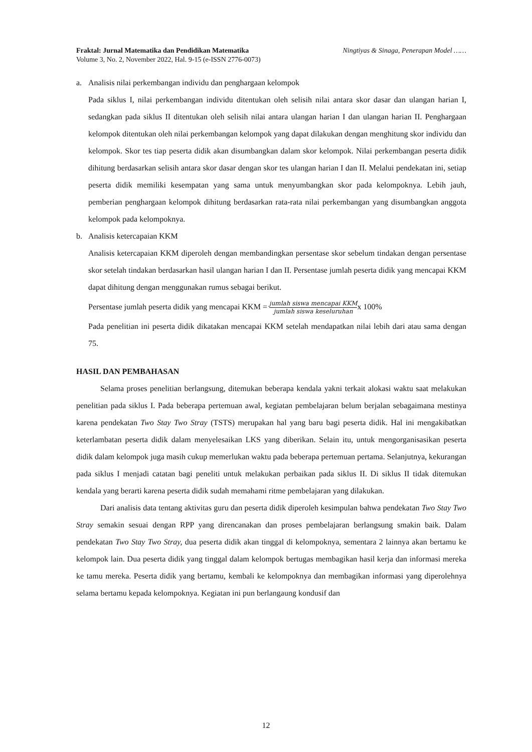Fraktal: Jurnal Matematika dan Pendidikan Matematika
Volume 3, No. 2, November 2022, Hal. 9-15 (e-ISSN 2776-0073)
Ningtiyas & Sinaga, Penerapan Model ……
a. Analisis nilai perkembangan individu dan penghargaan kelompok
Pada siklus I, nilai perkembangan individu ditentukan oleh selisih nilai antara skor dasar dan ulangan harian I, sedangkan pada siklus II ditentukan oleh selisih nilai antara ulangan harian I dan ulangan harian II. Penghargaan kelompok ditentukan oleh nilai perkembangan kelompok yang dapat dilakukan dengan menghitung skor individu dan kelompok. Skor tes tiap peserta didik akan disumbangkan dalam skor kelompok. Nilai perkembangan peserta didik dihitung berdasarkan selisih antara skor dasar dengan skor tes ulangan harian I dan II. Melalui pendekatan ini, setiap peserta didik memiliki kesempatan yang sama untuk menyumbangkan skor pada kelompoknya. Lebih jauh, pemberian penghargaan kelompok dihitung berdasarkan rata-rata nilai perkembangan yang disumbangkan anggota kelompok pada kelompoknya.
b. Analisis ketercapaian KKM
Analisis ketercapaian KKM diperoleh dengan membandingkan persentase skor sebelum tindakan dengan persentase skor setelah tindakan berdasarkan hasil ulangan harian I dan II. Persentase jumlah peserta didik yang mencapai KKM dapat dihitung dengan menggunakan rumus sebagai berikut.
Persentase jumlah peserta didik yang mencapai KKM = jumlah siswa mencapai KKM jumlah siswa keseluruhanx 100%
Pada penelitian ini peserta didik dikatakan mencapai KKM setelah mendapatkan nilai lebih dari atau sama dengan 75.
HASIL DAN PEMBAHASAN
Selama proses penelitian berlangsung, ditemukan beberapa kendala yakni terkait alokasi waktu saat melakukan penelitian pada siklus I. Pada beberapa pertemuan awal, kegiatan pembelajaran belum berjalan sebagaimana mestinya karena pendekatan Two Stay Two Stray (TSTS) merupakan hal yang baru bagi peserta didik. Hal ini mengakibatkan keterlambatan peserta didik dalam menyelesaikan LKS yang diberikan. Selain itu, untuk mengorganisasikan peserta didik dalam kelompok juga masih cukup memerlukan waktu pada beberapa pertemuan pertama. Selanjutnya, kekurangan pada siklus I menjadi catatan bagi peneliti untuk melakukan perbaikan pada siklus II. Di siklus II tidak ditemukan kendala yang berarti karena peserta didik sudah memahami ritme pembelajaran yang dilakukan.
Dari analisis data tentang aktivitas guru dan peserta didik diperoleh kesimpulan bahwa pendekatan Two Stay Two Stray semakin sesuai dengan RPP yang direncanakan dan proses pembelajaran berlangsung smakin baik. Dalam pendekatan Two Stay Two Stray, dua peserta didik akan tinggal di kelompoknya, sementara 2 lainnya akan bertamu ke kelompok lain. Dua peserta didik yang tinggal dalam kelompok bertugas membagikan hasil kerja dan informasi mereka ke tamu mereka. Peserta didik yang bertamu, kembali ke kelompoknya dan membagikan informasi yang diperolehnya selama bertamu kepada kelompoknya. Kegiatan ini pun berlangaung kondusif dan
12